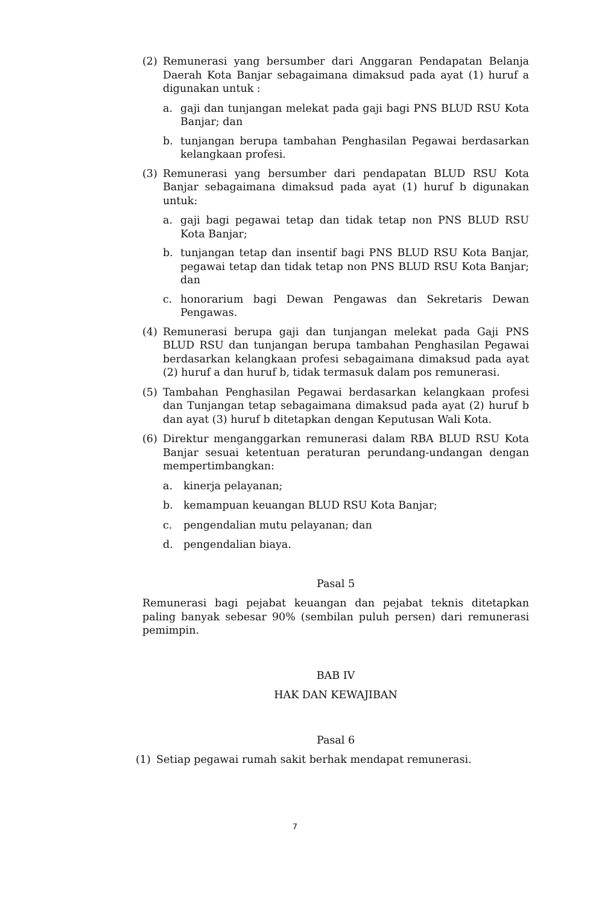(2) Remunerasi yang bersumber dari Anggaran Pendapatan Belanja Daerah Kota Banjar sebagaimana dimaksud pada ayat (1) huruf a digunakan untuk :
a. gaji dan tunjangan melekat pada gaji bagi PNS BLUD RSU Kota Banjar; dan
b. tunjangan berupa tambahan Penghasilan Pegawai berdasarkan kelangkaan profesi.
(3) Remunerasi yang bersumber dari pendapatan BLUD RSU Kota Banjar sebagaimana dimaksud pada ayat (1) huruf b digunakan untuk:
a. gaji bagi pegawai tetap dan tidak tetap non PNS BLUD RSU Kota Banjar;
b. tunjangan tetap dan insentif bagi PNS BLUD RSU Kota Banjar, pegawai tetap dan tidak tetap non PNS BLUD RSU Kota Banjar; dan
c. honorarium bagi Dewan Pengawas dan Sekretaris Dewan Pengawas.
(4) Remunerasi berupa gaji dan tunjangan melekat pada Gaji PNS BLUD RSU dan tunjangan berupa tambahan Penghasilan Pegawai berdasarkan kelangkaan profesi sebagaimana dimaksud pada ayat (2) huruf a dan huruf b, tidak termasuk dalam pos remunerasi.
(5) Tambahan Penghasilan Pegawai berdasarkan kelangkaan profesi dan Tunjangan tetap sebagaimana dimaksud pada ayat (2) huruf b dan ayat (3) huruf b ditetapkan dengan Keputusan Wali Kota.
(6) Direktur menganggarkan remunerasi dalam RBA BLUD RSU Kota Banjar sesuai ketentuan peraturan perundang-undangan dengan mempertimbangkan:
a. kinerja pelayanan;
b. kemampuan keuangan BLUD RSU Kota Banjar;
c. pengendalian mutu pelayanan; dan
d. pengendalian biaya.
Pasal 5
Remunerasi bagi pejabat keuangan dan pejabat teknis ditetapkan paling banyak sebesar 90% (sembilan puluh persen) dari remunerasi pemimpin.
BAB IV
HAK DAN KEWAJIBAN
Pasal 6
(1) Setiap pegawai rumah sakit berhak mendapat remunerasi.
7